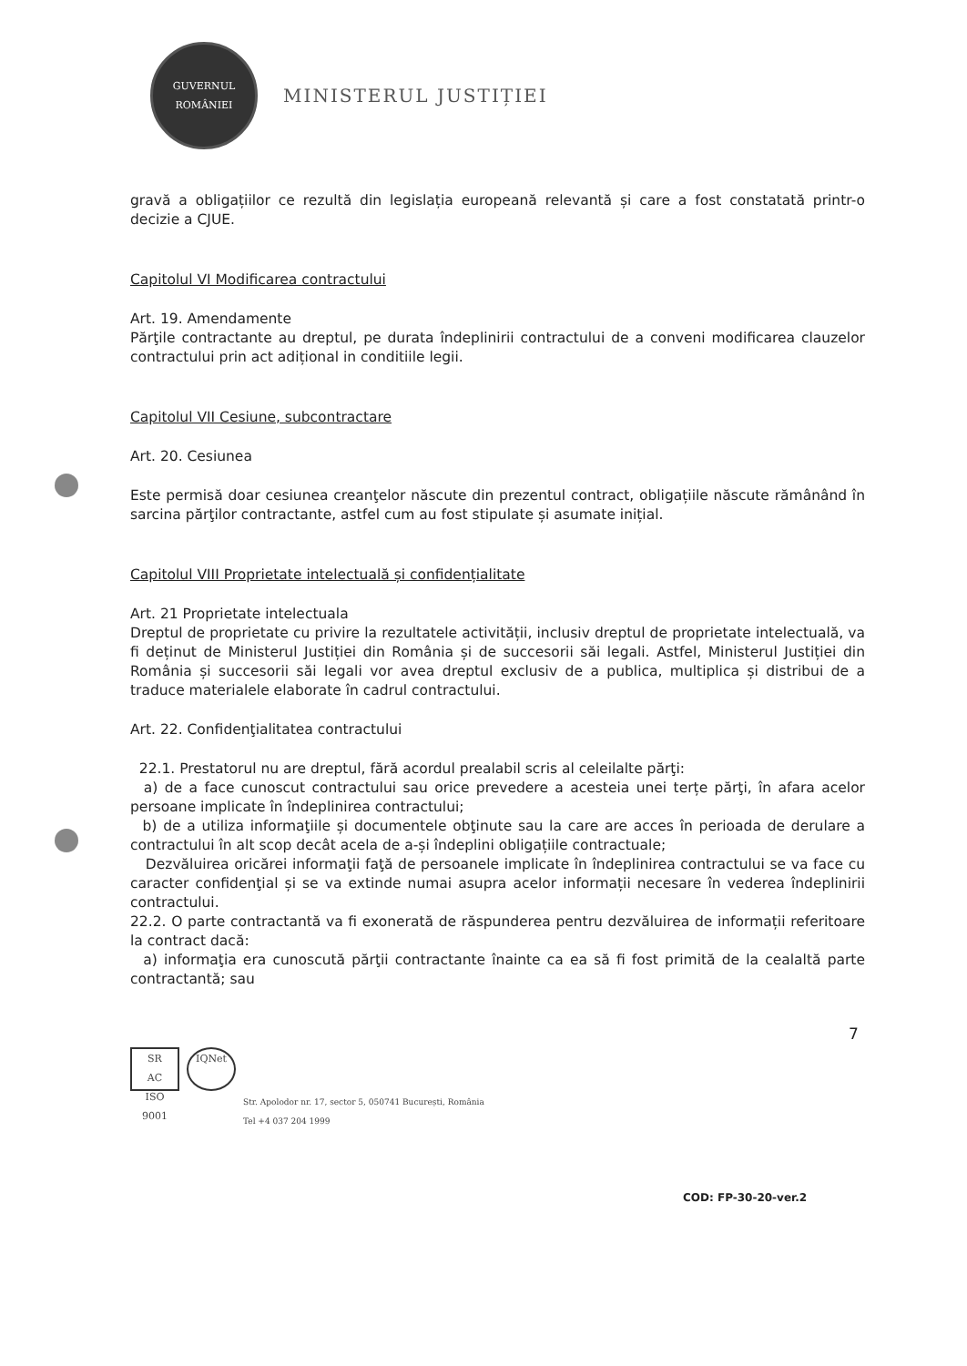GUVERNUL
ROMÂNIEI
MINISTERUL JUSTIȚIEI
gravă a obligațiilor ce rezultă din legislația europeană relevantă și care a fost constatată printr-o decizie a CJUE.
Capitolul VI Modificarea contractului
Art. 19. Amendamente
Părţile contractante au dreptul, pe durata îndeplinirii contractului de a conveni modificarea clauzelor contractului prin act adițional in conditiile legii.
Capitolul VII Cesiune, subcontractare
Art. 20. Cesiunea
Este permisă doar cesiunea creanţelor născute din prezentul contract, obligațiile născute rămânând în sarcina părţilor contractante, astfel cum au fost stipulate și asumate inițial.
Capitolul VIII Proprietate intelectuală și confidențialitate
Art. 21 Proprietate intelectuala
Dreptul de proprietate cu privire la rezultatele activității, inclusiv dreptul de proprietate intelectuală, va fi deținut de Ministerul Justiției din România și de succesorii săi legali. Astfel, Ministerul Justiției din România și succesorii săi legali vor avea dreptul exclusiv de a publica, multiplica și distribui de a traduce materialele elaborate în cadrul contractului.
Art. 22. Confidenţialitatea contractului
22.1. Prestatorul nu are dreptul, fără acordul prealabil scris al celeilalte părţi:
a) de a face cunoscut contractului sau orice prevedere a acesteia unei terțe părţi, în afara acelor persoane implicate în îndeplinirea contractului;
b) de a utiliza informaţiile și documentele obţinute sau la care are acces în perioada de derulare a contractului în alt scop decât acela de a-și îndeplini obligațiile contractuale;
Dezvăluirea oricărei informaţii faţă de persoanele implicate în îndeplinirea contractului se va face cu caracter confidenţial și se va extinde numai asupra acelor informații necesare în vederea îndeplinirii contractului.
22.2. O parte contractantă va fi exonerată de răspunderea pentru dezvăluirea de informații referitoare la contract dacă:
a) informaţia era cunoscută părţii contractante înainte ca ea să fi fost primită de la cealaltă parte contractantă; sau
7
SR
AC
ISO 9001
IQNet
Str. Apolodor nr. 17, sector 5, 050741 București, România
Tel +4 037 204 1999
COD: FP-30-20-ver.2